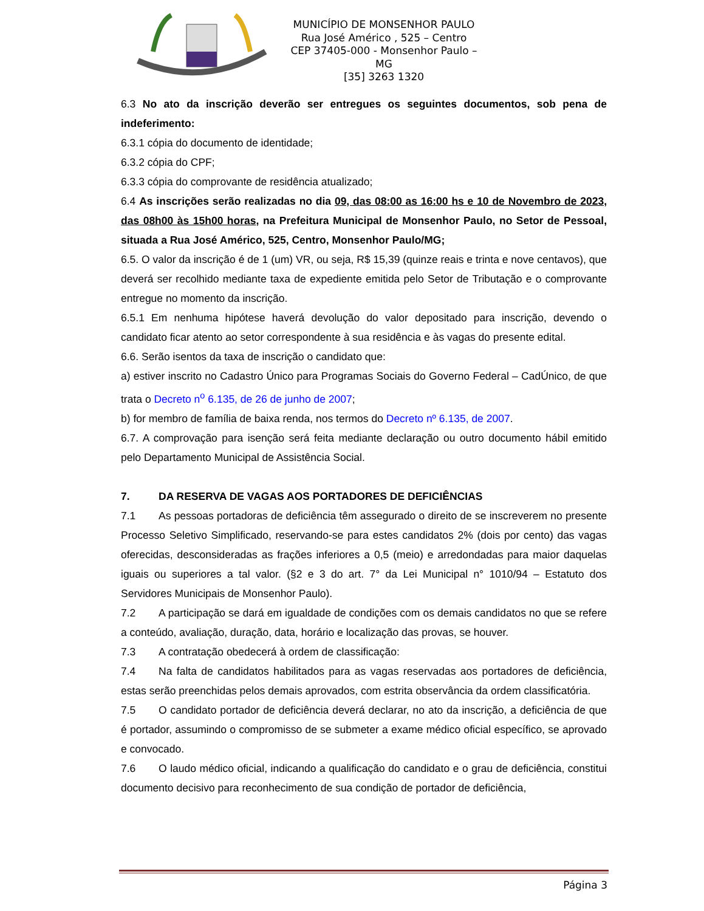MUNICÍPIO DE MONSENHOR PAULO
Rua José Américo , 525 – Centro
CEP 37405-000 - Monsenhor Paulo – MG
[35] 3263 1320
6.3 No ato da inscrição deverão ser entregues os seguintes documentos, sob pena de indeferimento:
6.3.1 cópia do documento de identidade;
6.3.2 cópia do CPF;
6.3.3 cópia do comprovante de residência atualizado;
6.4 As inscrições serão realizadas no dia 09, das 08:00 as 16:00 hs e 10 de Novembro de 2023, das 08h00 às 15h00 horas, na Prefeitura Municipal de Monsenhor Paulo, no Setor de Pessoal, situada a Rua José Américo, 525, Centro, Monsenhor Paulo/MG;
6.5. O valor da inscrição é de 1 (um) VR, ou seja, R$ 15,39 (quinze reais e trinta e nove centavos), que deverá ser recolhido mediante taxa de expediente emitida pelo Setor de Tributação e o comprovante entregue no momento da inscrição.
6.5.1 Em nenhuma hipótese haverá devolução do valor depositado para inscrição, devendo o candidato ficar atento ao setor correspondente à sua residência e às vagas do presente edital.
6.6. Serão isentos da taxa de inscrição o candidato que:
a) estiver inscrito no Cadastro Único para Programas Sociais do Governo Federal – CadÚnico, de que trata o Decreto n<sup>o</sup> 6.135, de 26 de junho de 2007;
b) for membro de família de baixa renda, nos termos do Decreto nº 6.135, de 2007.
6.7. A comprovação para isenção será feita mediante declaração ou outro documento hábil emitido pelo Departamento Municipal de Assistência Social.
7. DA RESERVA DE VAGAS AOS PORTADORES DE DEFICIÊNCIAS
7.1 As pessoas portadoras de deficiência têm assegurado o direito de se inscreverem no presente Processo Seletivo Simplificado, reservando-se para estes candidatos 2% (dois por cento) das vagas oferecidas, desconsideradas as frações inferiores a 0,5 (meio) e arredondadas para maior daquelas iguais ou superiores a tal valor. (§2 e 3 do art. 7° da Lei Municipal n° 1010/94 – Estatuto dos Servidores Municipais de Monsenhor Paulo).
7.2 A participação se dará em igualdade de condições com os demais candidatos no que se refere a conteúdo, avaliação, duração, data, horário e localização das provas, se houver.
7.3 A contratação obedecerá à ordem de classificação:
7.4 Na falta de candidatos habilitados para as vagas reservadas aos portadores de deficiência, estas serão preenchidas pelos demais aprovados, com estrita observância da ordem classificatória.
7.5 O candidato portador de deficiência deverá declarar, no ato da inscrição, a deficiência de que é portador, assumindo o compromisso de se submeter a exame médico oficial específico, se aprovado e convocado.
7.6 O laudo médico oficial, indicando a qualificação do candidato e o grau de deficiência, constitui documento decisivo para reconhecimento de sua condição de portador de deficiência,
Página 3